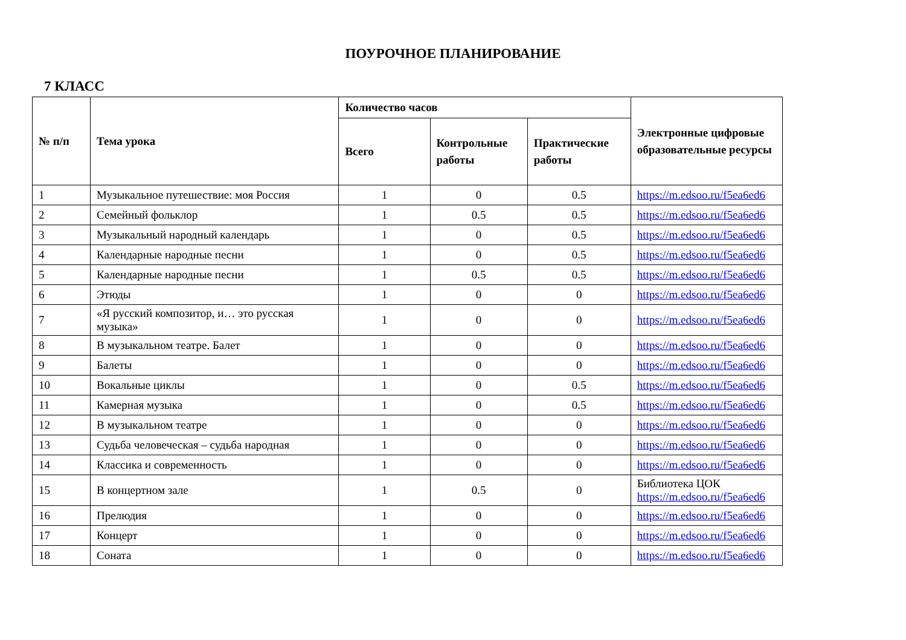ПОУРОЧНОЕ ПЛАНИРОВАНИЕ
7 КЛАСС
| № п/п | Тема урока | Количество часов | | | Электронные цифровые образовательные ресурсы |
| --- | --- | --- | --- | --- | --- |
| | | Всего | Контрольные работы | Практические работы | |
| 1 | Музыкальное путешествие: моя Россия | 1 | 0 | 0.5 | https://m.edsoo.ru/f5ea6ed6 |
| 2 | Семейный фольклор | 1 | 0.5 | 0.5 | https://m.edsoo.ru/f5ea6ed6 |
| 3 | Музыкальный народный календарь | 1 | 0 | 0.5 | https://m.edsoo.ru/f5ea6ed6 |
| 4 | Календарные народные песни | 1 | 0 | 0.5 | https://m.edsoo.ru/f5ea6ed6 |
| 5 | Календарные народные песни | 1 | 0.5 | 0.5 | https://m.edsoo.ru/f5ea6ed6 |
| 6 | Этюды | 1 | 0 | 0 | https://m.edsoo.ru/f5ea6ed6 |
| 7 | «Я русский композитор, и… это русская музыка» | 1 | 0 | 0 | https://m.edsoo.ru/f5ea6ed6 |
| 8 | В музыкальном театре. Балет | 1 | 0 | 0 | https://m.edsoo.ru/f5ea6ed6 |
| 9 | Балеты | 1 | 0 | 0 | https://m.edsoo.ru/f5ea6ed6 |
| 10 | Вокальные циклы | 1 | 0 | 0.5 | https://m.edsoo.ru/f5ea6ed6 |
| 11 | Камерная музыка | 1 | 0 | 0.5 | https://m.edsoo.ru/f5ea6ed6 |
| 12 | В музыкальном театре | 1 | 0 | 0 | https://m.edsoo.ru/f5ea6ed6 |
| 13 | Судьба человеческая – судьба народная | 1 | 0 | 0 | https://m.edsoo.ru/f5ea6ed6 |
| 14 | Классика и современность | 1 | 0 | 0 | https://m.edsoo.ru/f5ea6ed6 |
| 15 | В концертном зале | 1 | 0.5 | 0 | Библиотека ЦОК https://m.edsoo.ru/f5ea6ed6 |
| 16 | Прелюдия | 1 | 0 | 0 | https://m.edsoo.ru/f5ea6ed6 |
| 17 | Концерт | 1 | 0 | 0 | https://m.edsoo.ru/f5ea6ed6 |
| 18 | Соната | 1 | 0 | 0 | https://m.edsoo.ru/f5ea6ed6 |